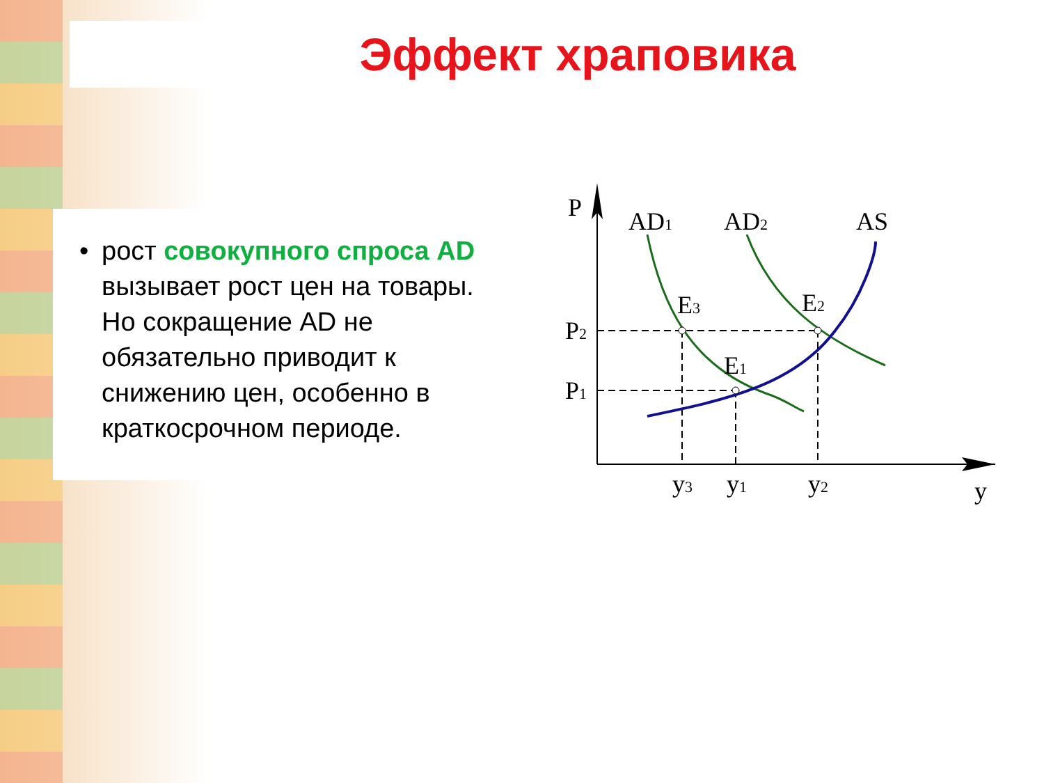Эффект храповика
• рост совокупного спроса AD вызывает рост цен на товары. Но сокращение AD не обязательно приводит к снижению цен, особенно в краткосрочном периоде.
P
AD1
AD2
AS
E3
E2
E1
P2
P1
y3
y1
y2
y